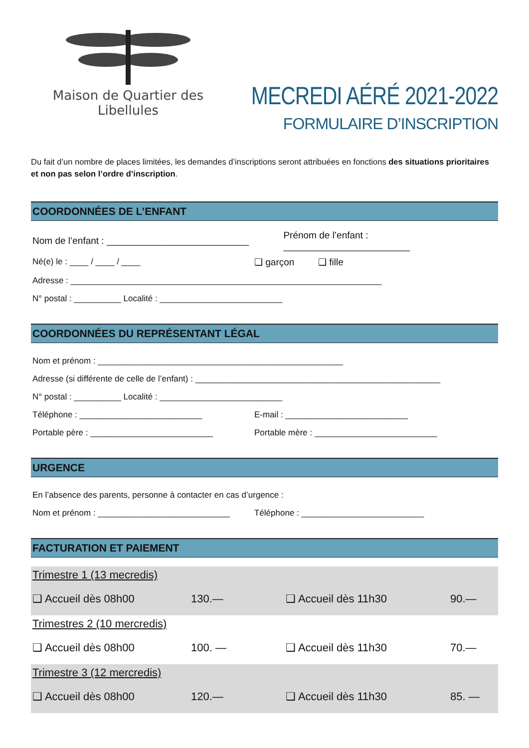Maison de Quartier des Libellules
MECREDI AÉRÉ 2021-2022
FORMULAIRE D’INSCRIPTION
Du fait d’un nombre de places limitées, les demandes d’inscriptions seront attribuées en fonctions des situations prioritaires et non pas selon l’ordre d’inscription.
COORDONNÉES DE L’ENFANT
Nom de l’enfant : ___________________________ Prénom de l’enfant : ________________________
Né(e) le : ____ / ____ / ____ ❑ garçon ❑ fille
Adresse : __________________________________________________________________
N° postal : __________ Localité : __________________________
COORDONNÉES DU REPRÉSENTANT LÉGAL
Nom et prénom : ____________________________________________________
Adresse (si différente de celle de l’enfant) : ____________________________________________________
N° postal : __________ Localité : __________________________
Téléphone : __________________________ E-mail : __________________________
Portable père : __________________________ Portable mère : __________________________
URGENCE
En l’absence des parents, personne à contacter en cas d’urgence :
Nom et prénom : ____________________________ Téléphone : __________________________
FACTURATION ET PAIEMENT
Trimestre 1 (13 mecredis)
❑ Accueil dès 08h00 130.— ❑ Accueil dès 11h30 90.—
Trimestres 2 (10 mercredis)
❑ Accueil dès 08h00 100. — ❑ Accueil dès 11h30 70.—
Trimestre 3 (12 mercredis)
❑ Accueil dès 08h00 120.— ❑ Accueil dès 11h30 85. —